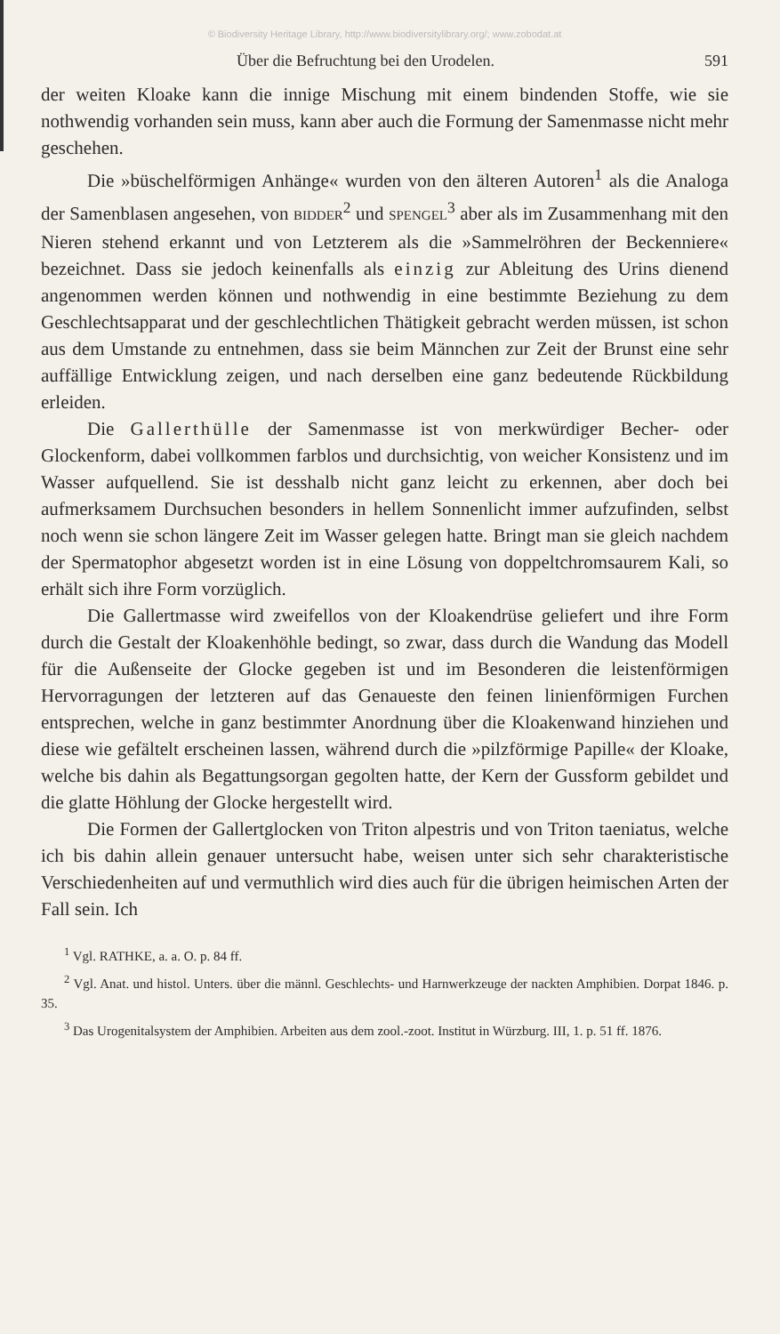© Biodiversity Heritage Library, http://www.biodiversitylibrary.org/; www.zobodat.at
Über die Befruchtung bei den Urodelen. 591
der weiten Kloake kann die innige Mischung mit einem bindenden Stoffe, wie sie nothwendig vorhanden sein muss, kann aber auch die Formung der Samenmasse nicht mehr geschehen.
Die »büschelförmigen Anhänge« wurden von den älteren Autoren<sup>1</sup> als die Analoga der Samenblasen angesehen, von BIDDER<sup>2</sup> und SPENGEL<sup>3</sup> aber als im Zusammenhang mit den Nieren stehend erkannt und von Letzterem als die »Sammelröhren der Beckenniere« bezeichnet. Dass sie jedoch keinenfalls als einzig zur Ableitung des Urins dienend angenommen werden können und nothwendig in eine bestimmte Beziehung zu dem Geschlechtsapparat und der geschlechtlichen Thätigkeit gebracht werden müssen, ist schon aus dem Umstande zu entnehmen, dass sie beim Männchen zur Zeit der Brunst eine sehr auffällige Entwicklung zeigen, und nach derselben eine ganz bedeutende Rückbildung erleiden.
Die Gallerthülle der Samenmasse ist von merkwürdiger Becher- oder Glockenform, dabei vollkommen farblos und durchsichtig, von weicher Konsistenz und im Wasser aufquellend. Sie ist desshalb nicht ganz leicht zu erkennen, aber doch bei aufmerksamem Durchsuchen besonders in hellem Sonnenlicht immer aufzufinden, selbst noch wenn sie schon längere Zeit im Wasser gelegen hatte. Bringt man sie gleich nachdem der Spermatophor abgesetzt worden ist in eine Lösung von doppeltchromsaurem Kali, so erhält sich ihre Form vorzüglich.
Die Gallertmasse wird zweifellos von der Kloakendrüse geliefert und ihre Form durch die Gestalt der Kloakenhöhle bedingt, so zwar, dass durch die Wandung das Modell für die Außenseite der Glocke gegeben ist und im Besonderen die leistenförmigen Hervorragungen der letzteren auf das Genaueste den feinen linienförmigen Furchen entsprechen, welche in ganz bestimmter Anordnung über die Kloakenwand hinziehen und diese wie gefältelt erscheinen lassen, während durch die »pilzförmige Papille« der Kloake, welche bis dahin als Begattungsorgan gegolten hatte, der Kern der Gussform gebildet und die glatte Höhlung der Glocke hergestellt wird.
Die Formen der Gallertglocken von Triton alpestris und von Triton taeniatus, welche ich bis dahin allein genauer untersucht habe, weisen unter sich sehr charakteristische Verschiedenheiten auf und vermuthlich wird dies auch für die übrigen heimischen Arten der Fall sein. Ich
<sup>1</sup> Vgl. RATHKE, a. a. O. p. 84 ff.
<sup>2</sup> Vgl. Anat. und histol. Unters. über die männl. Geschlechts- und Harnwerkzeuge der nackten Amphibien. Dorpat 1846. p. 35.
<sup>3</sup> Das Urogenitalsystem der Amphibien. Arbeiten aus dem zool.-zoot. Institut in Würzburg. III, 1. p. 51 ff. 1876.